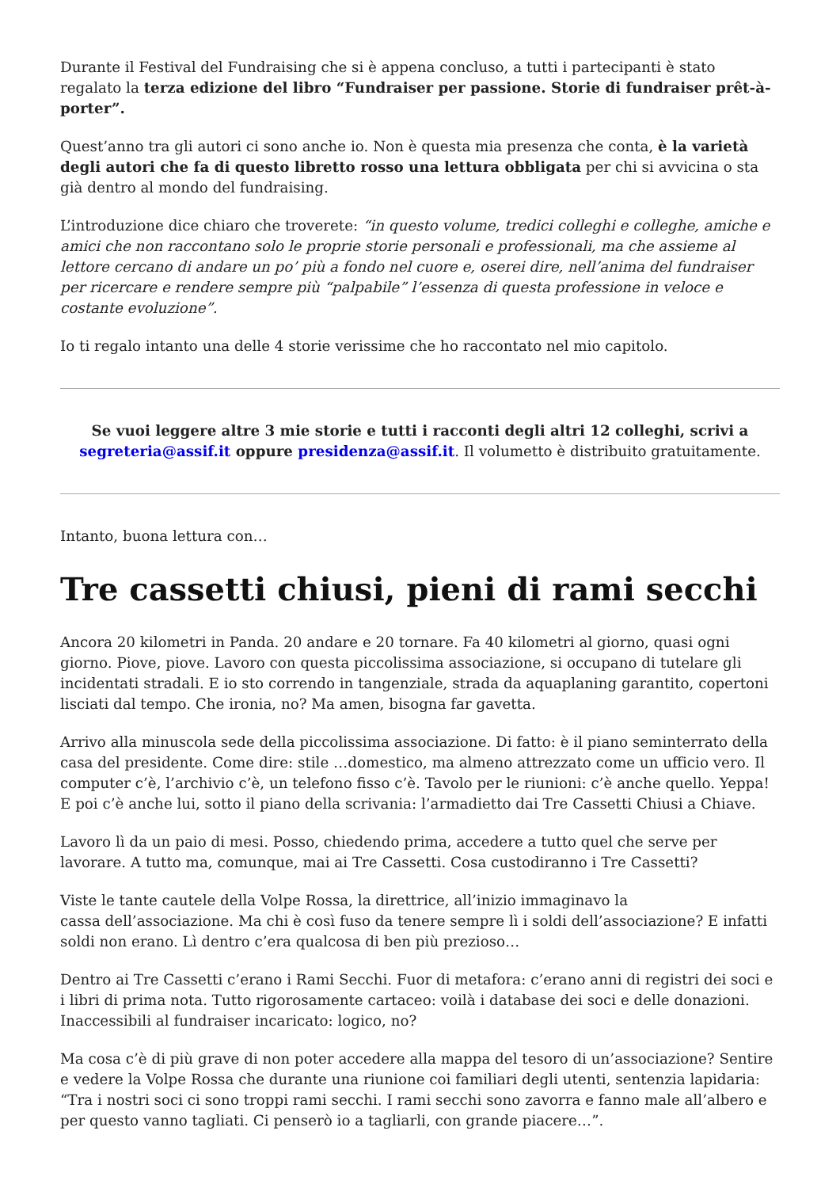Durante il Festival del Fundraising che si è appena concluso, a tutti i partecipanti è stato regalato la terza edizione del libro “Fundraiser per passione. Storie di fundraiser prêt-à-porter”.
Quest’anno tra gli autori ci sono anche io. Non è questa mia presenza che conta, è la varietà degli autori che fa di questo libretto rosso una lettura obbligata per chi si avvicina o sta già dentro al mondo del fundraising.
L’introduzione dice chiaro che troverete: “in questo volume, tredici colleghi e colleghe, amiche e amici che non raccontano solo le proprie storie personali e professionali, ma che assieme al lettore cercano di andare un po’ più a fondo nel cuore e, oserei dire, nell’anima del fundraiser per ricercare e rendere sempre più “palpabile” l’essenza di questa professione in veloce e costante evoluzione”.
Io ti regalo intanto una delle 4 storie verissime che ho raccontato nel mio capitolo.
Se vuoi leggere altre 3 mie storie e tutti i racconti degli altri 12 colleghi, scrivi a segreteria@assif.it oppure presidenza@assif.it. Il volumetto è distribuito gratuitamente.
Intanto, buona lettura con…
Tre cassetti chiusi, pieni di rami secchi
Ancora 20 kilometri in Panda. 20 andare e 20 tornare. Fa 40 kilometri al giorno, quasi ogni giorno. Piove, piove. Lavoro con questa piccolissima associazione, si occupano di tutelare gli incidentati stradali. E io sto correndo in tangenziale, strada da aquaplaning garantito, copertoni lisciati dal tempo. Che ironia, no? Ma amen, bisogna far gavetta.
Arrivo alla minuscola sede della piccolissima associazione. Di fatto: è il piano seminterrato della casa del presidente. Come dire: stile …domestico, ma almeno attrezzato come un ufficio vero. Il computer c’è, l’archivio c’è, un telefono fisso c’è. Tavolo per le riunioni: c’è anche quello. Yeppa! E poi c’è anche lui, sotto il piano della scrivania: l’armadietto dai Tre Cassetti Chiusi a Chiave.
Lavoro lì da un paio di mesi. Posso, chiedendo prima, accedere a tutto quel che serve per lavorare. A tutto ma, comunque, mai ai Tre Cassetti. Cosa custodiranno i Tre Cassetti?
Viste le tante cautele della Volpe Rossa, la direttrice, all’inizio immaginavo la
cassa dell’associazione. Ma chi è così fuso da tenere sempre lì i soldi dell’associazione? E infatti soldi non erano. Lì dentro c’era qualcosa di ben più prezioso…
Dentro ai Tre Cassetti c’erano i Rami Secchi. Fuor di metafora: c’erano anni di registri dei soci e i libri di prima nota. Tutto rigorosamente cartaceo: voilà i database dei soci e delle donazioni. Inaccessibili al fundraiser incaricato: logico, no?
Ma cosa c’è di più grave di non poter accedere alla mappa del tesoro di un’associazione? Sentire e vedere la Volpe Rossa che durante una riunione coi familiari degli utenti, sentenzia lapidaria: “Tra i nostri soci ci sono troppi rami secchi. I rami secchi sono zavorra e fanno male all’albero e per questo vanno tagliati. Ci penserò io a tagliarli, con grande piacere…”.